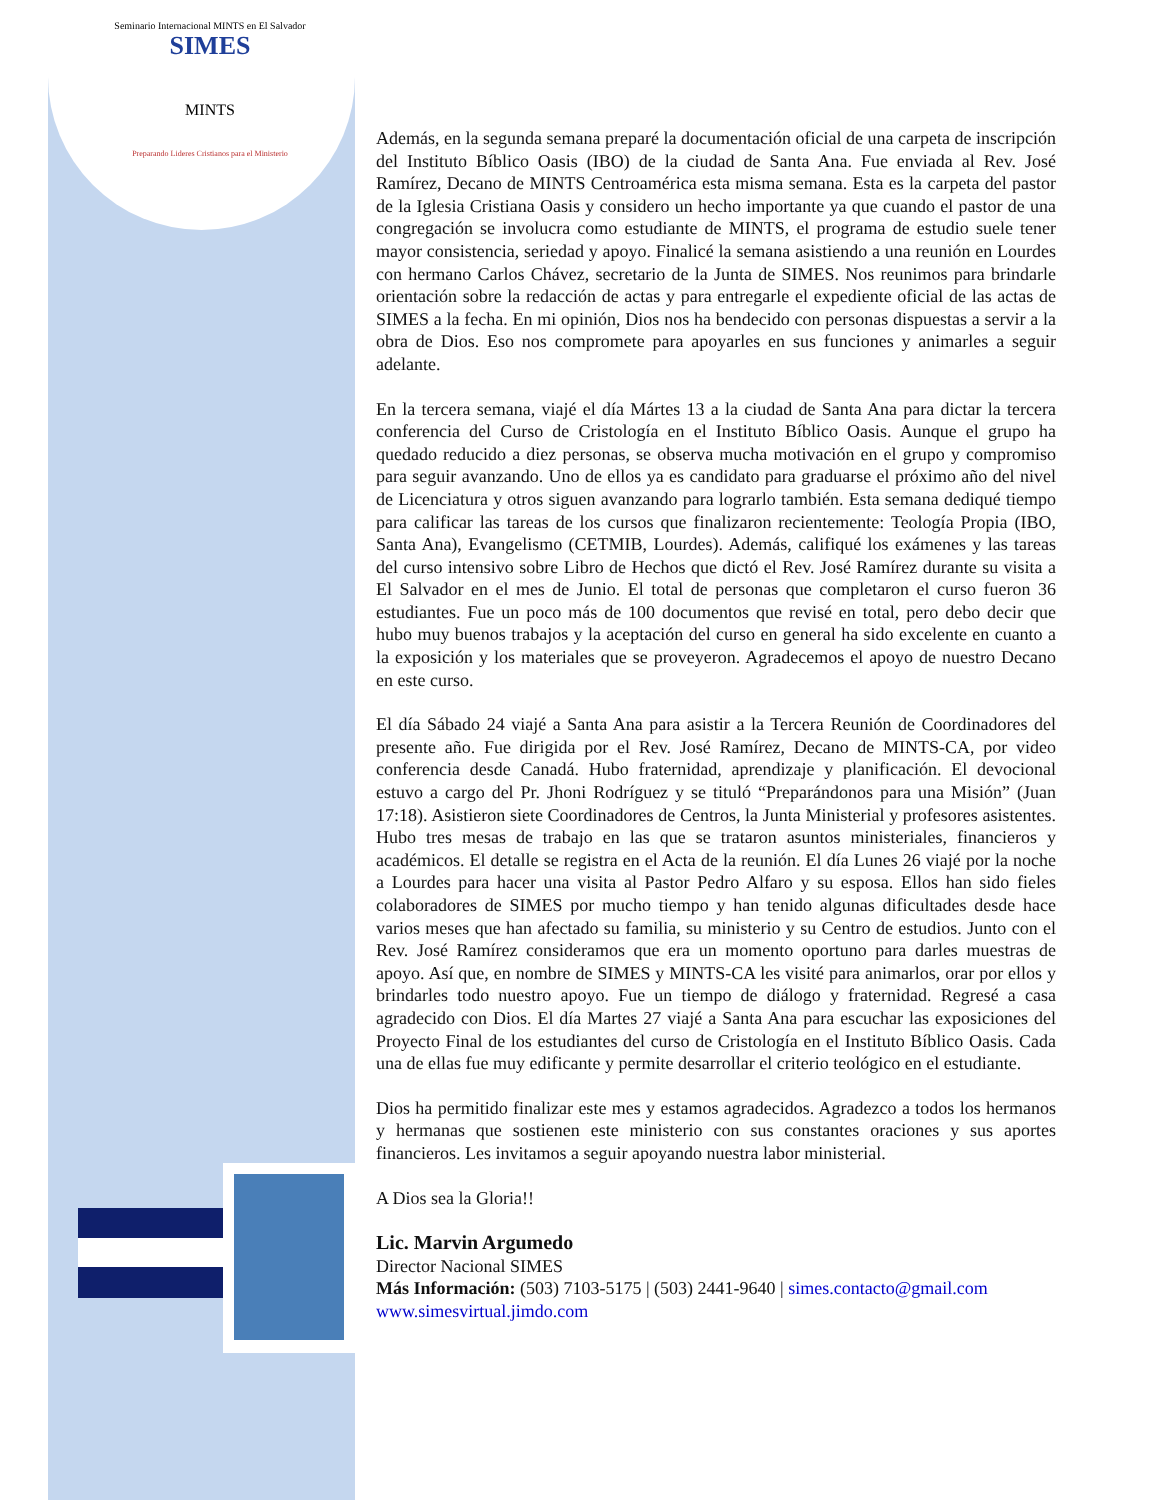Seminario Internacional MINTS en El Salvador
SIMES
MINTS
Preparando Lideres Cristianos para el Ministerio
Además, en la segunda semana preparé la documentación oficial de una carpeta de inscripción del Instituto Bíblico Oasis (IBO) de la ciudad de Santa Ana. Fue enviada al Rev. José Ramírez, Decano de MINTS Centroamérica esta misma semana. Esta es la carpeta del pastor de la Iglesia Cristiana Oasis y considero un hecho importante ya que cuando el pastor de una congregación se involucra como estudiante de MINTS, el programa de estudio suele tener mayor consistencia, seriedad y apoyo. Finalicé la semana asistiendo a una reunión en Lourdes con hermano Carlos Chávez, secretario de la Junta de SIMES. Nos reunimos para brindarle orientación sobre la redacción de actas y para entregarle el expediente oficial de las actas de SIMES a la fecha. En mi opinión, Dios nos ha bendecido con personas dispuestas a servir a la obra de Dios. Eso nos compromete para apoyarles en sus funciones y animarles a seguir adelante.
En la tercera semana, viajé el día Mártes 13 a la ciudad de Santa Ana para dictar la tercera conferencia del Curso de Cristología en el Instituto Bíblico Oasis. Aunque el grupo ha quedado reducido a diez personas, se observa mucha motivación en el grupo y compromiso para seguir avanzando. Uno de ellos ya es candidato para graduarse el próximo año del nivel de Licenciatura y otros siguen avanzando para lograrlo también. Esta semana dediqué tiempo para calificar las tareas de los cursos que finalizaron recientemente: Teología Propia (IBO, Santa Ana), Evangelismo (CETMIB, Lourdes). Además, califiqué los exámenes y las tareas del curso intensivo sobre Libro de Hechos que dictó el Rev. José Ramírez durante su visita a El Salvador en el mes de Junio. El total de personas que completaron el curso fueron 36 estudiantes. Fue un poco más de 100 documentos que revisé en total, pero debo decir que hubo muy buenos trabajos y la aceptación del curso en general ha sido excelente en cuanto a la exposición y los materiales que se proveyeron. Agradecemos el apoyo de nuestro Decano en este curso.
El día Sábado 24 viajé a Santa Ana para asistir a la Tercera Reunión de Coordinadores del presente año. Fue dirigida por el Rev. José Ramírez, Decano de MINTS-CA, por video conferencia desde Canadá. Hubo fraternidad, aprendizaje y planificación. El devocional estuvo a cargo del Pr. Jhoni Rodríguez y se tituló “Preparándonos para una Misión” (Juan 17:18). Asistieron siete Coordinadores de Centros, la Junta Ministerial y profesores asistentes. Hubo tres mesas de trabajo en las que se trataron asuntos ministeriales, financieros y académicos. El detalle se registra en el Acta de la reunión. El día Lunes 26 viajé por la noche a Lourdes para hacer una visita al Pastor Pedro Alfaro y su esposa. Ellos han sido fieles colaboradores de SIMES por mucho tiempo y han tenido algunas dificultades desde hace varios meses que han afectado su familia, su ministerio y su Centro de estudios. Junto con el Rev. José Ramírez consideramos que era un momento oportuno para darles muestras de apoyo. Así que, en nombre de SIMES y MINTS-CA les visité para animarlos, orar por ellos y brindarles todo nuestro apoyo. Fue un tiempo de diálogo y fraternidad. Regresé a casa agradecido con Dios. El día Martes 27 viajé a Santa Ana para escuchar las exposiciones del Proyecto Final de los estudiantes del curso de Cristología en el Instituto Bíblico Oasis. Cada una de ellas fue muy edificante y permite desarrollar el criterio teológico en el estudiante.
Dios ha permitido finalizar este mes y estamos agradecidos. Agradezco a todos los hermanos y hermanas que sostienen este ministerio con sus constantes oraciones y sus aportes financieros. Les invitamos a seguir apoyando nuestra labor ministerial.
A Dios sea la Gloria!!
Lic. Marvin Argumedo
Director Nacional SIMES
Más Información: (503) 7103-5175 | (503) 2441-9640 | simes.contacto@gmail.com
www.simesvirtual.jimdo.com